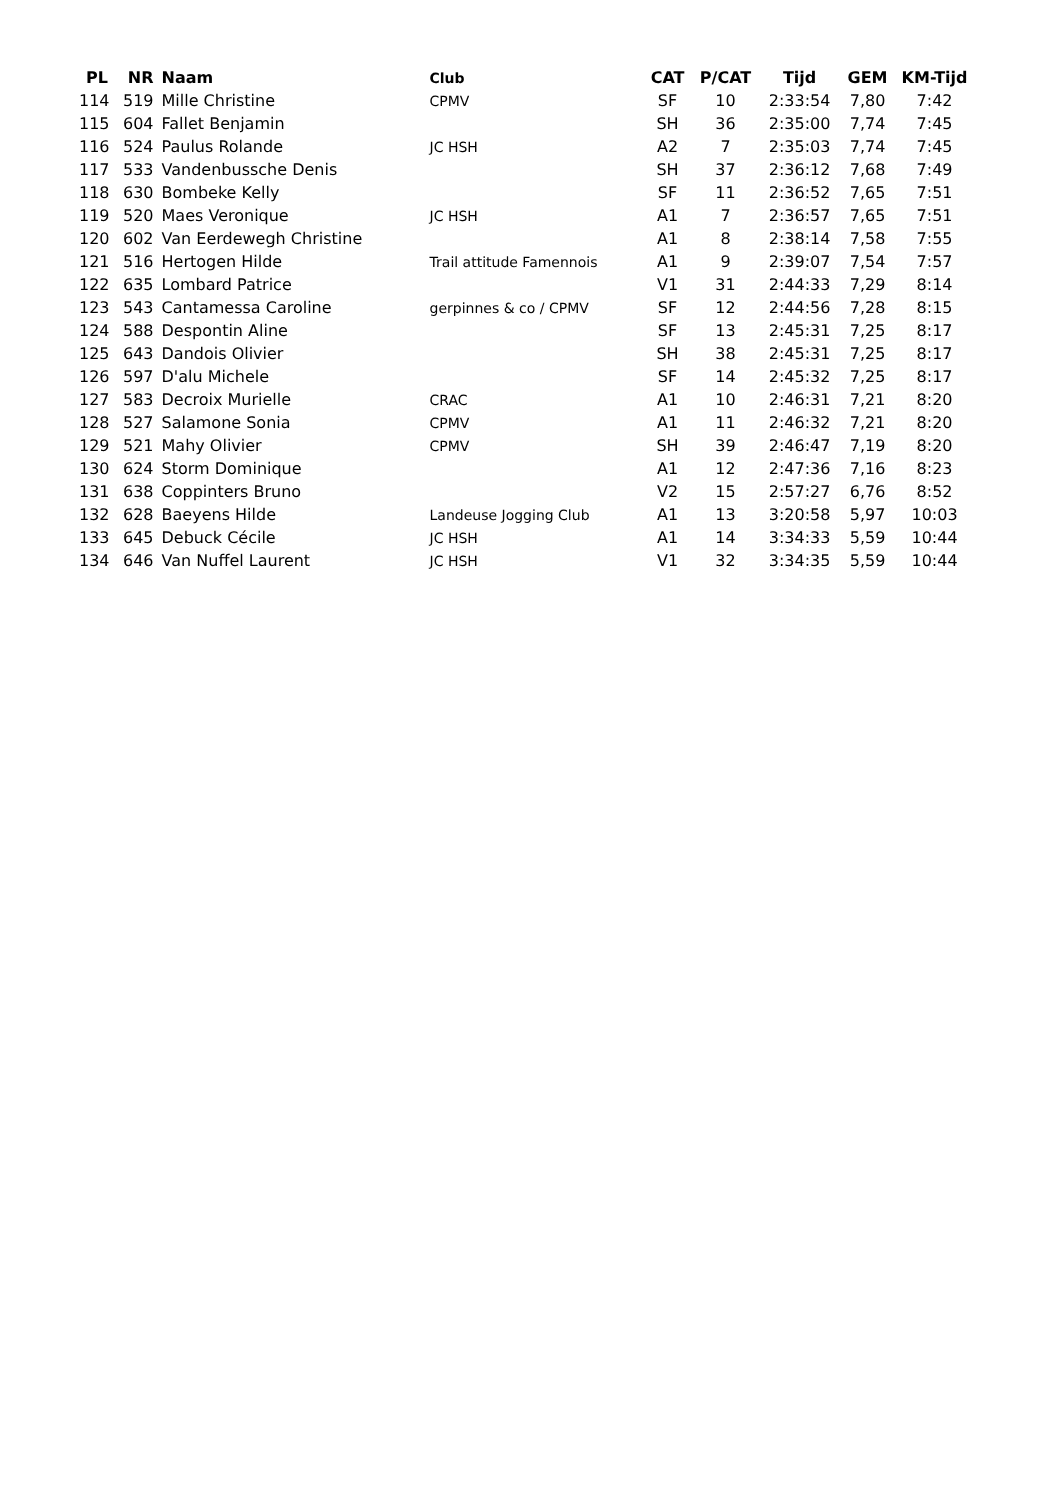| PL | NR | Naam | Club | CAT | P/CAT | Tijd | GEM | KM-Tijd |
| --- | --- | --- | --- | --- | --- | --- | --- | --- |
| 114 | 519 | Mille Christine | CPMV | SF | 10 | 2:33:54 | 7,80 | 7:42 |
| 115 | 604 | Fallet Benjamin | | SH | 36 | 2:35:00 | 7,74 | 7:45 |
| 116 | 524 | Paulus Rolande | JC HSH | A2 | 7 | 2:35:03 | 7,74 | 7:45 |
| 117 | 533 | Vandenbussche Denis | | SH | 37 | 2:36:12 | 7,68 | 7:49 |
| 118 | 630 | Bombeke Kelly | | SF | 11 | 2:36:52 | 7,65 | 7:51 |
| 119 | 520 | Maes Veronique | JC HSH | A1 | 7 | 2:36:57 | 7,65 | 7:51 |
| 120 | 602 | Van Eerdewegh Christine | | A1 | 8 | 2:38:14 | 7,58 | 7:55 |
| 121 | 516 | Hertogen Hilde | Trail attitude Famennois | A1 | 9 | 2:39:07 | 7,54 | 7:57 |
| 122 | 635 | Lombard Patrice | | V1 | 31 | 2:44:33 | 7,29 | 8:14 |
| 123 | 543 | Cantamessa Caroline | gerpinnes & co / CPMV | SF | 12 | 2:44:56 | 7,28 | 8:15 |
| 124 | 588 | Despontin Aline | | SF | 13 | 2:45:31 | 7,25 | 8:17 |
| 125 | 643 | Dandois Olivier | | SH | 38 | 2:45:31 | 7,25 | 8:17 |
| 126 | 597 | D'alu Michele | | SF | 14 | 2:45:32 | 7,25 | 8:17 |
| 127 | 583 | Decroix Murielle | CRAC | A1 | 10 | 2:46:31 | 7,21 | 8:20 |
| 128 | 527 | Salamone Sonia | CPMV | A1 | 11 | 2:46:32 | 7,21 | 8:20 |
| 129 | 521 | Mahy Olivier | CPMV | SH | 39 | 2:46:47 | 7,19 | 8:20 |
| 130 | 624 | Storm Dominique | | A1 | 12 | 2:47:36 | 7,16 | 8:23 |
| 131 | 638 | Coppinters Bruno | | V2 | 15 | 2:57:27 | 6,76 | 8:52 |
| 132 | 628 | Baeyens Hilde | Landeuse Jogging Club | A1 | 13 | 3:20:58 | 5,97 | 10:03 |
| 133 | 645 | Debuck Cécile | JC HSH | A1 | 14 | 3:34:33 | 5,59 | 10:44 |
| 134 | 646 | Van Nuffel Laurent | JC HSH | V1 | 32 | 3:34:35 | 5,59 | 10:44 |